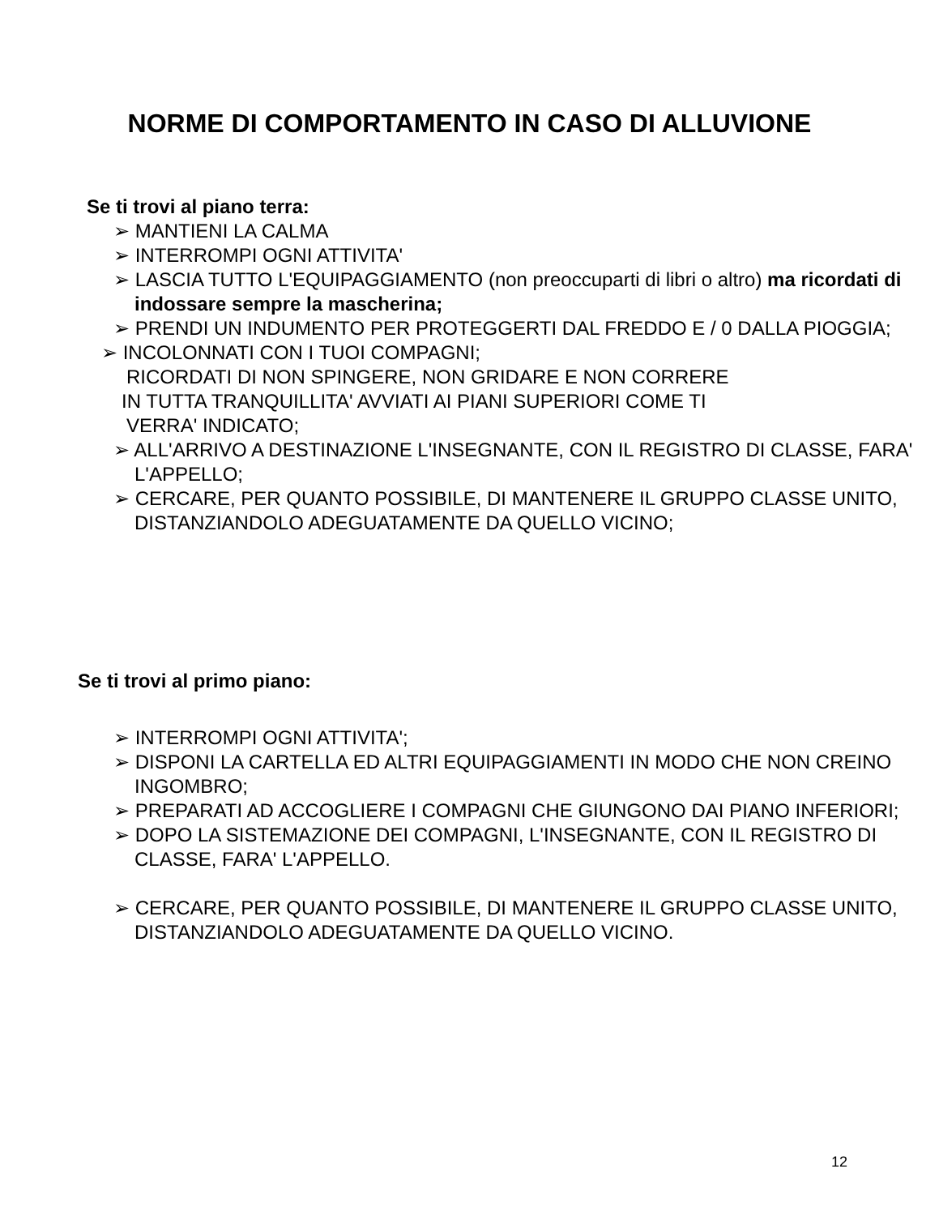NORME DI COMPORTAMENTO IN CASO DI ALLUVIONE
Se ti trovi al piano terra:
➢ MANTIENI LA CALMA
➢ INTERROMPI OGNI ATTIVITA'
➢ LASCIA TUTTO L'EQUIPAGGIAMENTO (non preoccuparti di libri o altro) ma ricordati di indossare sempre la mascherina;
➢ PRENDI UN INDUMENTO PER PROTEGGERTI DAL FREDDO E / 0 DALLA PIOGGIA;
➢ INCOLONNATI CON I TUOI COMPAGNI;
RICORDATI DI NON SPINGERE, NON GRIDARE E NON CORRERE
IN TUTTA TRANQUILLITA' AVVIATI AI PIANI SUPERIORI COME TI
VERRA' INDICATO;
➢ ALL'ARRIVO A DESTINAZIONE L'INSEGNANTE, CON IL REGISTRO DI CLASSE, FARA' L'APPELLO;
➢ CERCARE, PER QUANTO POSSIBILE, DI MANTENERE IL GRUPPO CLASSE UNITO, DISTANZIANDOLO ADEGUATAMENTE DA QUELLO VICINO;
Se ti trovi al primo piano:
➢ INTERROMPI OGNI ATTIVITA';
➢ DISPONI LA CARTELLA ED ALTRI EQUIPAGGIAMENTI IN MODO CHE NON CREINO INGOMBRO;
➢ PREPARATI AD ACCOGLIERE I COMPAGNI CHE GIUNGONO DAI PIANO INFERIORI;
➢ DOPO LA SISTEMAZIONE DEI COMPAGNI, L'INSEGNANTE, CON IL REGISTRO DI CLASSE, FARA' L'APPELLO.
➢ CERCARE, PER QUANTO POSSIBILE, DI MANTENERE IL GRUPPO CLASSE UNITO, DISTANZIANDOLO ADEGUATAMENTE DA QUELLO VICINO.
12